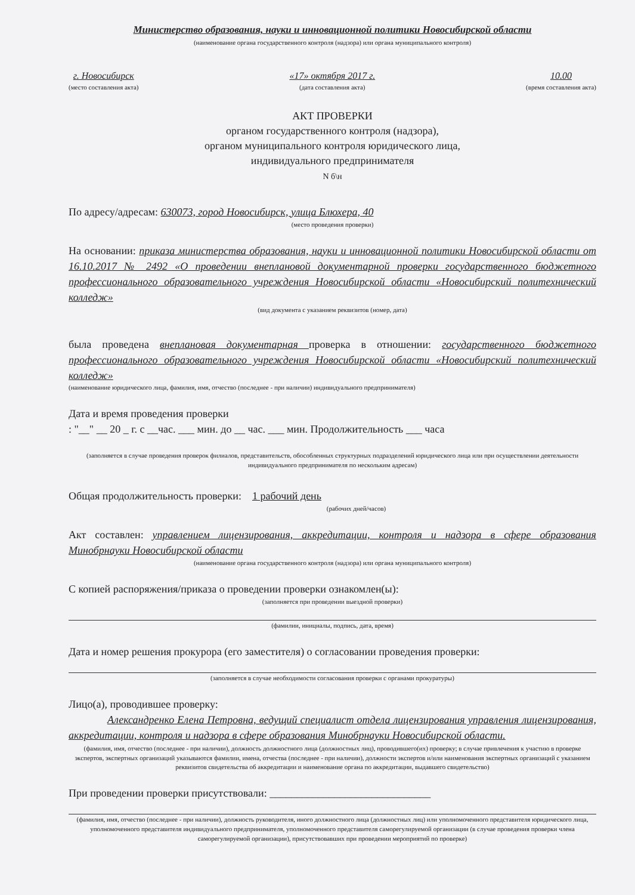Министерство образования, науки и инновационной политики Новосибирской области
(наименование органа государственного контроля (надзора) или органа муниципального контроля)
г. Новосибирск
(место составления акта)
«17» октября 2017 г.
(дата составления акта)
10.00
(время составления акта)
АКТ ПРОВЕРКИ
органом государственного контроля (надзора),
органом муниципального контроля юридического лица,
индивидуального предпринимателя
N б\н
По адресу/адресам: 630073, город Новосибирск, улица Блюхера, 40
(место проведения проверки)
На основании: приказа министерства образования, науки и инновационной политики Новосибирской области от 16.10.2017 № 2492 «О проведении внеплановой документарной проверки государственного бюджетного профессионального образовательного учреждения Новосибирской области «Новосибирский политехнический колледж»
(вид документа с указанием реквизитов (номер, дата)
была проведена внеплановая документарная проверка в отношении: государственного бюджетного профессионального образовательного учреждения Новосибирской области «Новосибирский политехнический колледж»
(наименование юридического лица, фамилия, имя, отчество (последнее - при наличии) индивидуального предпринимателя)
Дата и время проведения проверки
: "__" __ 20 _ г. с __час. ___ мин. до __ час. ___ мин. Продолжительность ___ часа
(заполняется в случае проведения проверок филиалов, представительств, обособленных структурных подразделений юридического лица или при осуществлении деятельности индивидуального предпринимателя по нескольким адресам)
Общая продолжительность проверки: 1 рабочий день
(рабочих дней/часов)
Акт составлен: управлением лицензирования, аккредитации, контроля и надзора в сфере образования Минобрнауки Новосибирской области
(наименование органа государственного контроля (надзора) или органа муниципального контроля)
С копией распоряжения/приказа о проведении проверки ознакомлен(ы):
(заполняется при проведении выездной проверки)
(фамилии, инициалы, подпись, дата, время)
Дата и номер решения прокурора (его заместителя) о согласовании проведения проверки:
(заполняется в случае необходимости согласования проверки с органами прокуратуры)
Лицо(а), проводившее проверку:
Александренко Елена Петровна, ведущий специалист отдела лицензирования управления лицензирования, аккредитации, контроля и надзора в сфере образования Минобрнауки Новосибирской области.
(фамилия, имя, отчество (последнее - при наличии), должность должностного лица (должностных лиц), проводившего(их) проверку; в случае привлечения к участию в проверке экспертов, экспертных организаций указываются фамилии, имена, отчества (последнее - при наличии), должности экспертов и/или наименования экспертных организаций с указанием реквизитов свидетельства об аккредитации и наименование органа по аккредитации, выдавшего свидетельство)
При проведении проверки присутствовали: ______________________________
(фамилия, имя, отчество (последнее - при наличии), должность руководителя, иного должностного лица (должностных лиц) или уполномоченного представителя юридического лица, уполномоченного представителя индивидуального предпринимателя, уполномоченного представителя саморегулируемой организации (в случае проведения проверки члена саморегулируемой организации), присутствовавших при проведении мероприятий по проверке)